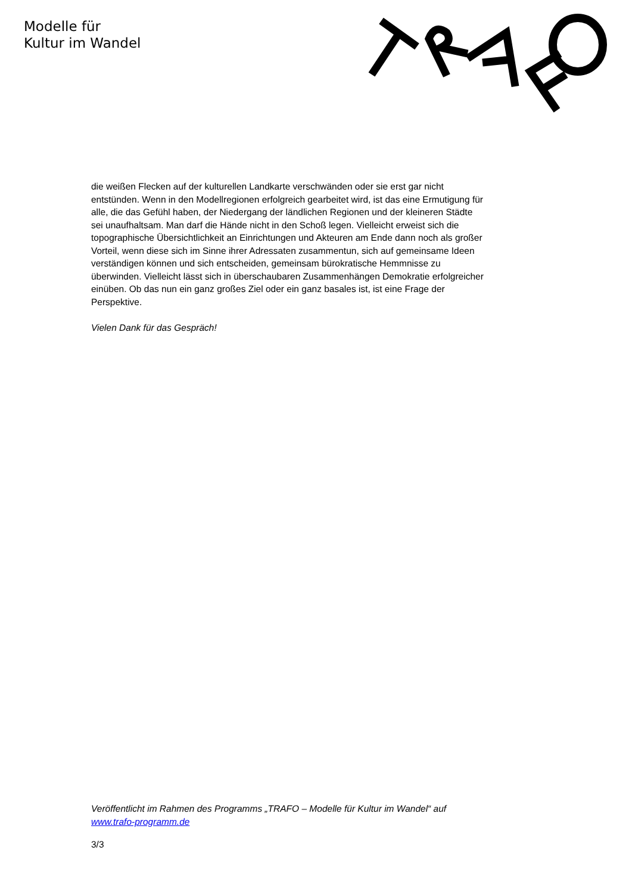Modelle für
Kultur im Wandel
die weißen Flecken auf der kulturellen Landkarte verschwänden oder sie erst gar nicht entstünden. Wenn in den Modellregionen erfolgreich gearbeitet wird, ist das eine Ermutigung für alle, die das Gefühl haben, der Niedergang der ländlichen Regionen und der kleineren Städte sei unaufhaltsam. Man darf die Hände nicht in den Schoß legen. Vielleicht erweist sich die topographische Übersichtlichkeit an Einrichtungen und Akteuren am Ende dann noch als großer Vorteil, wenn diese sich im Sinne ihrer Adressaten zusammentun, sich auf gemeinsame Ideen verständigen können und sich entscheiden, gemeinsam bürokratische Hemmnisse zu überwinden. Vielleicht lässt sich in überschaubaren Zusammenhängen Demokratie erfolgreicher einüben. Ob das nun ein ganz großes Ziel oder ein ganz basales ist, ist eine Frage der Perspektive.
Vielen Dank für das Gespräch!
Veröffentlicht im Rahmen des Programms „TRAFO – Modelle für Kultur im Wandel“ auf www.trafo-programm.de
3/3